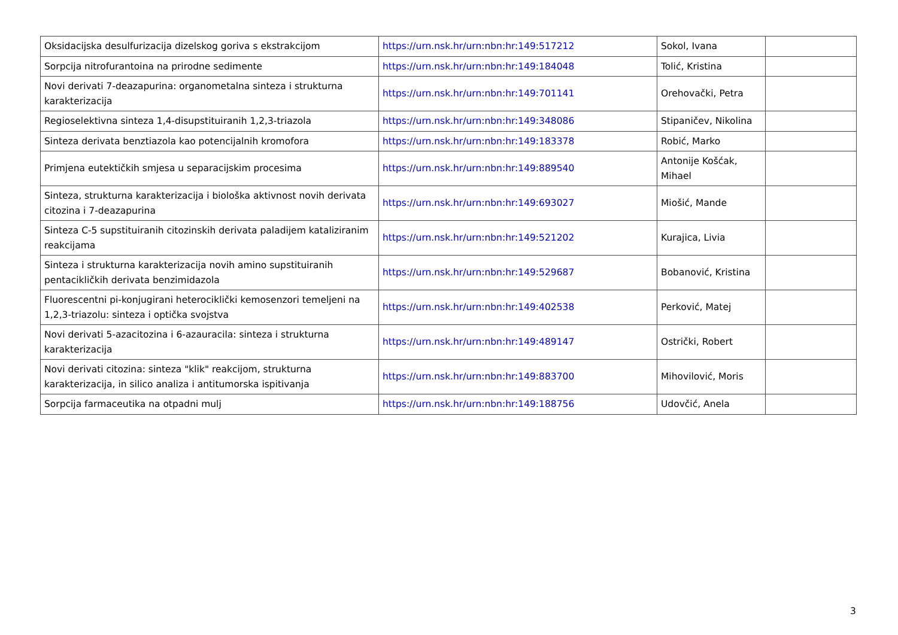| Oksidacijska desulfurizacija dizelskog goriva s ekstrakcijom | https://urn.nsk.hr/urn:nbn:hr:149:517212 | Sokol, Ivana | |
| Sorpcija nitrofurantoina na prirodne sedimente | https://urn.nsk.hr/urn:nbn:hr:149:184048 | Tolić, Kristina | |
| Novi derivati 7-deazapurina: organometalna sinteza i strukturna karakterizacija | https://urn.nsk.hr/urn:nbn:hr:149:701141 | Orehovački, Petra | |
| Regioselektivna sinteza 1,4-disupstituiranih 1,2,3-triazola | https://urn.nsk.hr/urn:nbn:hr:149:348086 | Stipaničev, Nikolina | |
| Sinteza derivata benztiazola kao potencijalnih kromofora | https://urn.nsk.hr/urn:nbn:hr:149:183378 | Robić, Marko | |
| Primjena eutektičkih smjesa u separacijskim procesima | https://urn.nsk.hr/urn:nbn:hr:149:889540 | Antonije Košćak, Mihael | |
| Sinteza, strukturna karakterizacija i biološka aktivnost novih derivata citozina i 7-deazapurina | https://urn.nsk.hr/urn:nbn:hr:149:693027 | Miošić, Mande | |
| Sinteza C-5 supstituiranih citozinskih derivata paladijem kataliziranim reakcijama | https://urn.nsk.hr/urn:nbn:hr:149:521202 | Kurajica, Livia | |
| Sinteza i strukturna karakterizacija novih amino supstituiranih pentacikličkih derivata benzimidazola | https://urn.nsk.hr/urn:nbn:hr:149:529687 | Bobanović, Kristina | |
| Fluorescentni pi-konjugirani heterociklički kemosenzori temeljeni na 1,2,3-triazolu: sinteza i optička svojstva | https://urn.nsk.hr/urn:nbn:hr:149:402538 | Perković, Matej | |
| Novi derivati 5-azacitozina i 6-azauracila: sinteza i strukturna karakterizacija | https://urn.nsk.hr/urn:nbn:hr:149:489147 | Ostrički, Robert | |
| Novi derivati citozina: sinteza "klik" reakcijom, strukturna karakterizacija, in silico analiza i antitumorska ispitivanja | https://urn.nsk.hr/urn:nbn:hr:149:883700 | Mihovilović, Moris | |
| Sorpcija farmaceutika na otpadni mulj | https://urn.nsk.hr/urn:nbn:hr:149:188756 | Udovčić, Anela | |
3